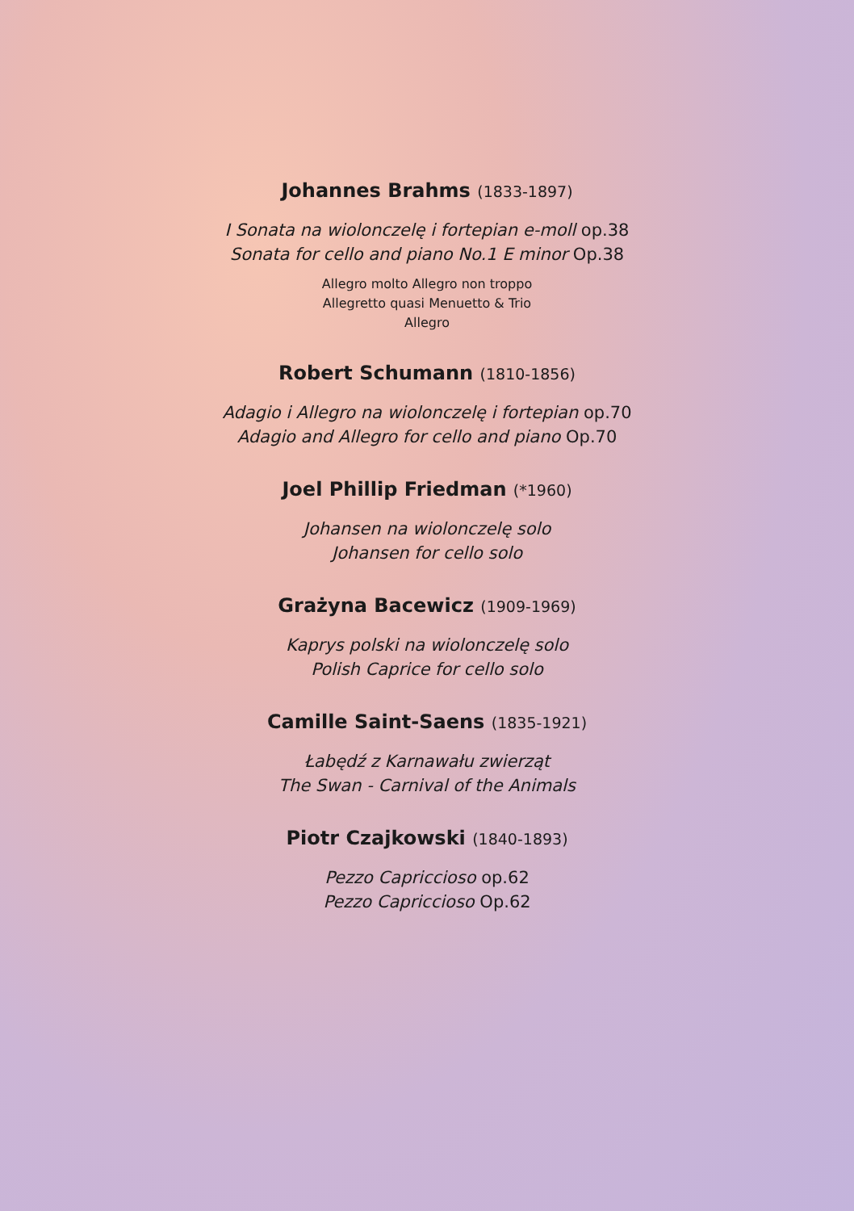Johannes Brahms (1833-1897)
I Sonata na wiolonczelę i fortepian e-moll op.38
Sonata for cello and piano No.1 E minor Op.38
Allegro molto Allegro non troppo
Allegretto quasi Menuetto & Trio
Allegro
Robert Schumann (1810-1856)
Adagio i Allegro na wiolonczelę i fortepian op.70
Adagio and Allegro for cello and piano Op.70
Joel Phillip Friedman (*1960)
Johansen na wiolonczelę solo
Johansen for cello solo
Grażyna Bacewicz (1909-1969)
Kaprys polski na wiolonczelę solo
Polish Caprice for cello solo
Camille Saint-Saens (1835-1921)
Łabędź z Karnawału zwierząt
The Swan - Carnival of the Animals
Piotr Czajkowski (1840-1893)
Pezzo Capriccioso op.62
Pezzo Capriccioso Op.62